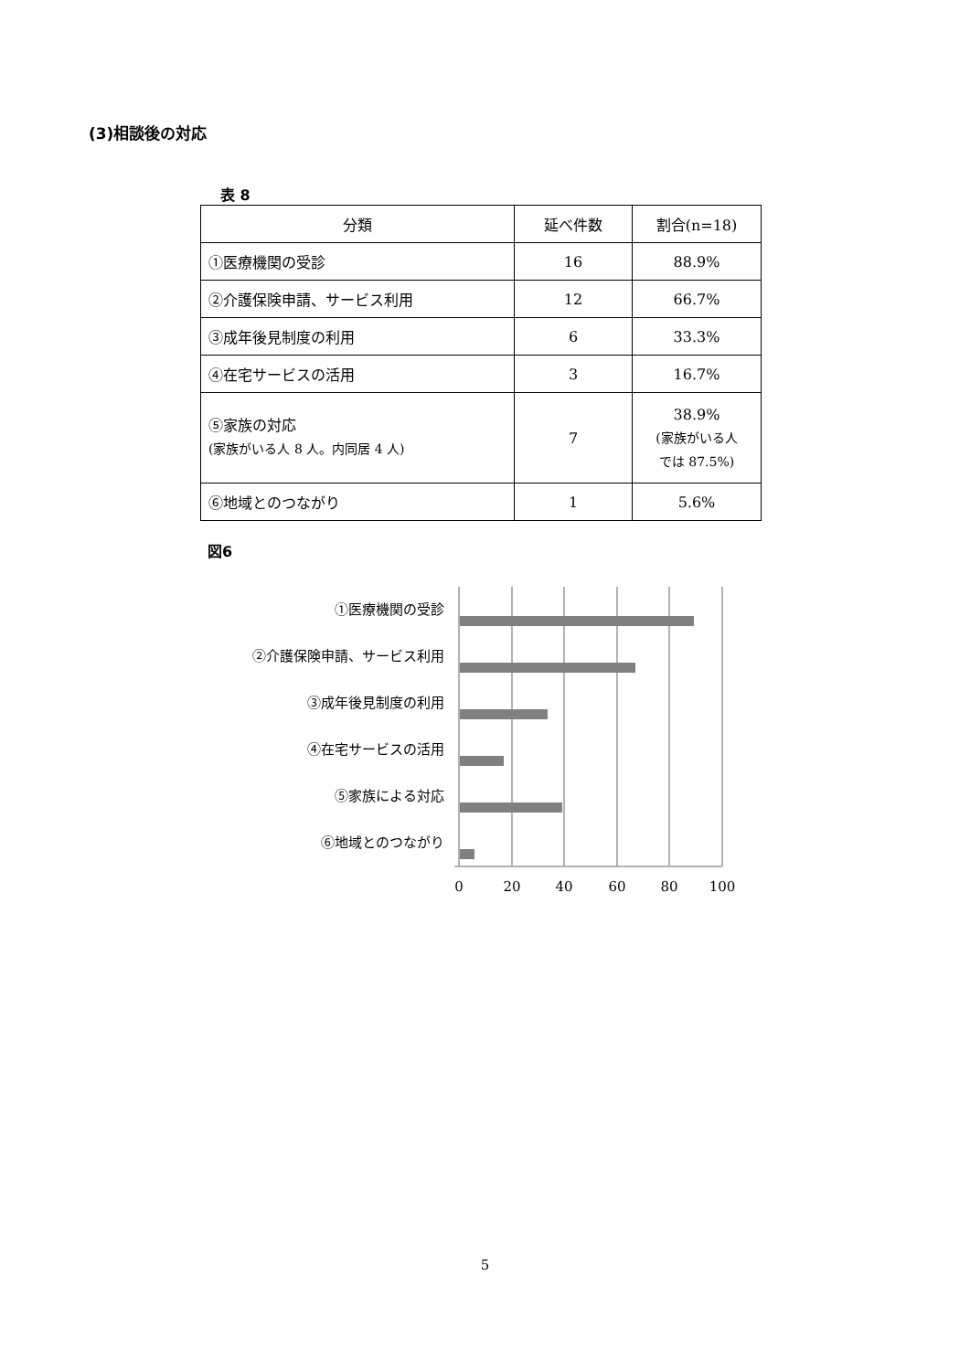(3)相談後の対応
表 8
| 分類 | 延べ件数 | 割合(n=18) |
| --- | --- | --- |
| ①医療機関の受診 | 16 | 88.9% |
| ②介護保険申請、サービス利用 | 12 | 66.7% |
| ③成年後見制度の利用 | 6 | 33.3% |
| ④在宅サービスの活用 | 3 | 16.7% |
| ⑤家族の対応 (家族がいる人 8 人。内同居 4 人) | 7 | 38.9% (家族がいる人 では 87.5%) |
| ⑥地域とのつながり | 1 | 5.6% |
図6
①医療機関の受診
②介護保険申請、サービス利用
③成年後見制度の利用
④在宅サービスの活用
⑤家族による対応
⑥地域とのつながり
0
20
40
60
80
100
5